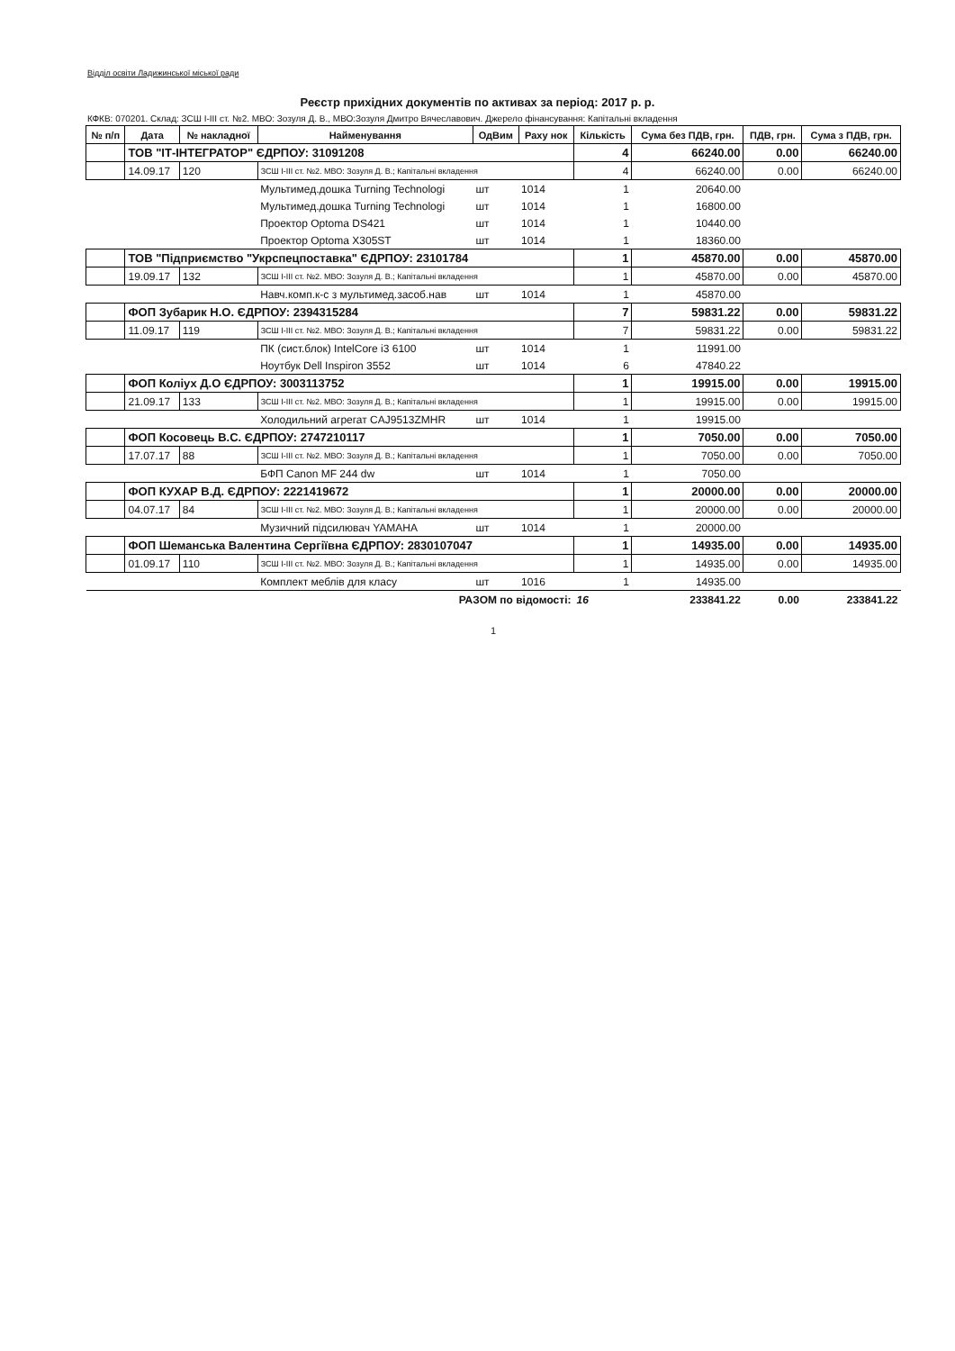Відділ освіти Ладижинської міської ради
Реєстр прихідних документів по активах за період: 2017 р. р.
КФКВ: 070201. Склад: ЗСШ І-ІІІ ст. №2. МВО: Зозуля Д. В., МВО:Зозуля Дмитро Вячеславович. Джерело фінансування: Капітальні вкладення
| № п/п | Дата | № накладної | Найменування | ОдВим | Раху нок | Кількість | Сума без ПДВ, грн. | ПДВ, грн. | Сума з ПДВ, грн. |
| --- | --- | --- | --- | --- | --- | --- | --- | --- | --- |
| | ТОВ "ІТ-ІНТЕГРАТОР" ЄДРПОУ: 31091208 | | | | | 4 | 66240.00 | 0.00 | 66240.00 |
| | 14.09.17 | 120 | ЗСШ І-ІІІ ст. №2. МВО: Зозуля Д. В.; Капітальні вкладення | | | 4 | 66240.00 | 0.00 | 66240.00 |
| | | | Мультимед.дошка Turning Technologi | шт | 1014 | 1 | 20640.00 | | |
| | | | Мультимед.дошка Turning Technologi | шт | 1014 | 1 | 16800.00 | | |
| | | | Проектор Optoma DS421 | шт | 1014 | 1 | 10440.00 | | |
| | | | Проектор Optoma X305ST | шт | 1014 | 1 | 18360.00 | | |
| | ТОВ "Підприємство "Укрспецпоставка" ЄДРПОУ: 23101784 | | | | | 1 | 45870.00 | 0.00 | 45870.00 |
| | 19.09.17 | 132 | ЗСШ І-ІІІ ст. №2. МВО: Зозуля Д. В.; Капітальні вкладення | | | 1 | 45870.00 | 0.00 | 45870.00 |
| | | | Навч.комп.к-с з мультимед.засоб.нав | шт | 1014 | 1 | 45870.00 | | |
| | ФОП Зубарик Н.О. ЄДРПОУ: 2394315284 | | | | | 7 | 59831.22 | 0.00 | 59831.22 |
| | 11.09.17 | 119 | ЗСШ І-ІІІ ст. №2. МВО: Зозуля Д. В.; Капітальні вкладення | | | 7 | 59831.22 | 0.00 | 59831.22 |
| | | | ПК (сист.блок) IntelCore i3 6100 | шт | 1014 | 1 | 11991.00 | | |
| | | | Ноутбук Dell Inspiron 3552 | шт | 1014 | 6 | 47840.22 | | |
| | ФОП Коліух Д.О ЄДРПОУ: 3003113752 | | | | | 1 | 19915.00 | 0.00 | 19915.00 |
| | 21.09.17 | 133 | ЗСШ І-ІІІ ст. №2. МВО: Зозуля Д. В.; Капітальні вкладення | | | 1 | 19915.00 | 0.00 | 19915.00 |
| | | | Холодильний агрегат CAJ9513ZMHR | шт | 1014 | 1 | 19915.00 | | |
| | ФОП Косовець В.С. ЄДРПОУ: 2747210117 | | | | | 1 | 7050.00 | 0.00 | 7050.00 |
| | 17.07.17 | 88 | ЗСШ І-ІІІ ст. №2. МВО: Зозуля Д. В.; Капітальні вкладення | | | 1 | 7050.00 | 0.00 | 7050.00 |
| | | | БФП Canon MF 244 dw | шт | 1014 | 1 | 7050.00 | | |
| | ФОП КУХАР В.Д. ЄДРПОУ: 2221419672 | | | | | 1 | 20000.00 | 0.00 | 20000.00 |
| | 04.07.17 | 84 | ЗСШ І-ІІІ ст. №2. МВО: Зозуля Д. В.; Капітальні вкладення | | | 1 | 20000.00 | 0.00 | 20000.00 |
| | | | Музичний підсилювач YAMAHA | шт | 1014 | 1 | 20000.00 | | |
| | ФОП Шеманська Валентина Сергіївна ЄДРПОУ: 2830107047 | | | | | 1 | 14935.00 | 0.00 | 14935.00 |
| | 01.09.17 | 110 | ЗСШ І-ІІІ ст. №2. МВО: Зозуля Д. В.; Капітальні вкладення | | | 1 | 14935.00 | 0.00 | 14935.00 |
| | | | Комплект меблів для класу | шт | 1016 | 1 | 14935.00 | | |
| РАЗОМ по відомості: | | | | | | 16 | 233841.22 | 0.00 | 233841.22 |
1